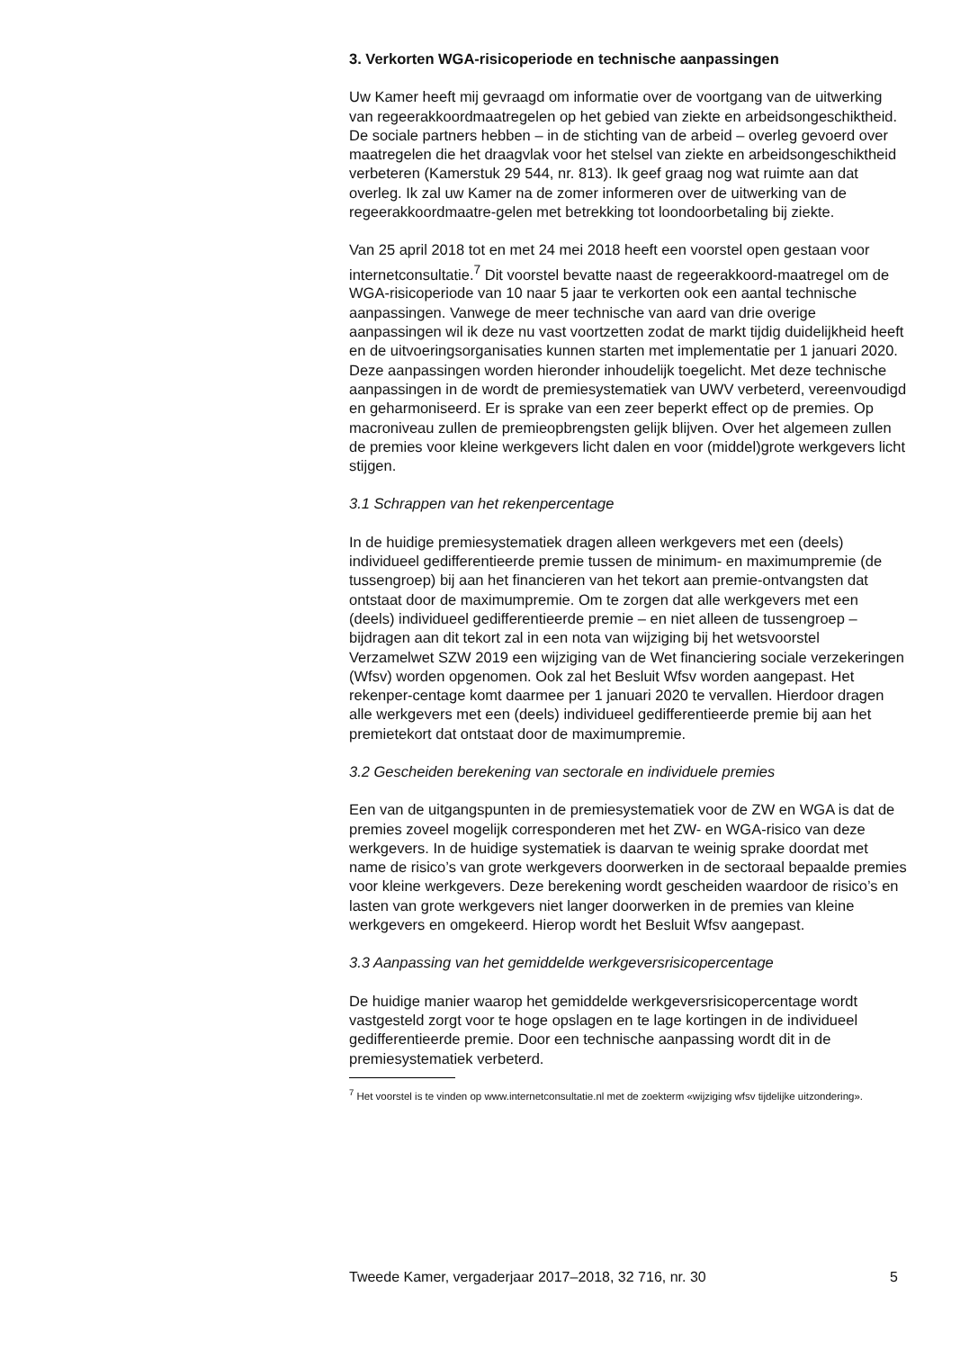3. Verkorten WGA-risicoperiode en technische aanpassingen
Uw Kamer heeft mij gevraagd om informatie over de voortgang van de uitwerking van regeerakkoordmaatregelen op het gebied van ziekte en arbeidsongeschiktheid. De sociale partners hebben – in de stichting van de arbeid – overleg gevoerd over maatregelen die het draagvlak voor het stelsel van ziekte en arbeidsongeschiktheid verbeteren (Kamerstuk 29 544, nr. 813). Ik geef graag nog wat ruimte aan dat overleg. Ik zal uw Kamer na de zomer informeren over de uitwerking van de regeerakkoordmaatre-gelen met betrekking tot loondoorbetaling bij ziekte.
Van 25 april 2018 tot en met 24 mei 2018 heeft een voorstel open gestaan voor internetconsultatie.<sup>7</sup> Dit voorstel bevatte naast de regeerakkoord-maatregel om de WGA-risicoperiode van 10 naar 5 jaar te verkorten ook een aantal technische aanpassingen. Vanwege de meer technische van aard van drie overige aanpassingen wil ik deze nu vast voortzetten zodat de markt tijdig duidelijkheid heeft en de uitvoeringsorganisaties kunnen starten met implementatie per 1 januari 2020. Deze aanpassingen worden hieronder inhoudelijk toegelicht. Met deze technische aanpassingen in de wordt de premiesystematiek van UWV verbeterd, vereenvoudigd en geharmoniseerd. Er is sprake van een zeer beperkt effect op de premies. Op macroniveau zullen de premieopbrengsten gelijk blijven. Over het algemeen zullen de premies voor kleine werkgevers licht dalen en voor (middel)grote werkgevers licht stijgen.
3.1 Schrappen van het rekenpercentage
In de huidige premiesystematiek dragen alleen werkgevers met een (deels) individueel gedifferentieerde premie tussen de minimum- en maximumpremie (de tussengroep) bij aan het financieren van het tekort aan premie-ontvangsten dat ontstaat door de maximumpremie. Om te zorgen dat alle werkgevers met een (deels) individueel gedifferentieerde premie – en niet alleen de tussengroep – bijdragen aan dit tekort zal in een nota van wijziging bij het wetsvoorstel Verzamelwet SZW 2019 een wijziging van de Wet financiering sociale verzekeringen (Wfsv) worden opgenomen. Ook zal het Besluit Wfsv worden aangepast. Het rekenper-centage komt daarmee per 1 januari 2020 te vervallen. Hierdoor dragen alle werkgevers met een (deels) individueel gedifferentieerde premie bij aan het premietekort dat ontstaat door de maximumpremie.
3.2 Gescheiden berekening van sectorale en individuele premies
Een van de uitgangspunten in de premiesystematiek voor de ZW en WGA is dat de premies zoveel mogelijk corresponderen met het ZW- en WGA-risico van deze werkgevers. In de huidige systematiek is daarvan te weinig sprake doordat met name de risico’s van grote werkgevers doorwerken in de sectoraal bepaalde premies voor kleine werkgevers. Deze berekening wordt gescheiden waardoor de risico’s en lasten van grote werkgevers niet langer doorwerken in de premies van kleine werkgevers en omgekeerd. Hierop wordt het Besluit Wfsv aangepast.
3.3 Aanpassing van het gemiddelde werkgeversrisicopercentage
De huidige manier waarop het gemiddelde werkgeversrisicopercentage wordt vastgesteld zorgt voor te hoge opslagen en te lage kortingen in de individueel gedifferentieerde premie. Door een technische aanpassing wordt dit in de premiesystematiek verbeterd.
<sup>7</sup> Het voorstel is te vinden op www.internetconsultatie.nl met de zoekterm «wijziging wfsv tijdelijke uitzondering».
Tweede Kamer, vergaderjaar 2017–2018, 32 716, nr. 30 5